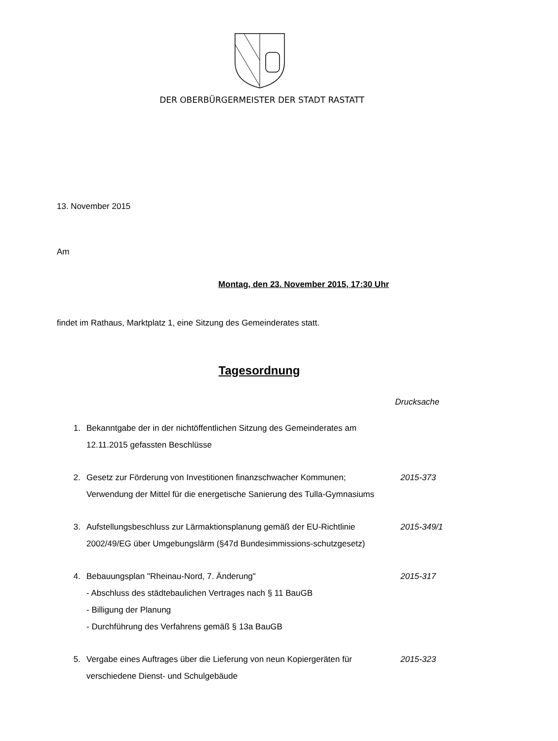DER OBERBÜRGERMEISTER DER STADT RASTATT
13. November 2015
Am
Montag, den 23. November 2015, 17:30 Uhr
findet im Rathaus, Marktplatz 1, eine Sitzung des Gemeinderates statt.
Tagesordnung
Drucksache
| 1. | Bekanntgabe der in der nichtöffentlichen Sitzung des Gemeinderates am 12.11.2015 gefassten Beschlüsse | |
| 2. | Gesetz zur Förderung von Investitionen finanzschwacher Kommunen; Verwendung der Mittel für die energetische Sanierung des Tulla-Gymnasiums | 2015-373 |
| 3. | Aufstellungsbeschluss zur Lärmaktionsplanung gemäß der EU-Richtlinie 2002/49/EG über Umgebungslärm (§47d Bundesimmissions-schutzgesetz) | 2015-349/1 |
| 4. | Bebauungsplan "Rheinau-Nord, 7. Änderung" - Abschluss des städtebaulichen Vertrages nach § 11 BauGB - Billigung der Planung - Durchführung des Verfahrens gemäß § 13a BauGB | 2015-317 |
| 5. | Vergabe eines Auftrages über die Lieferung von neun Kopiergeräten für verschiedene Dienst- und Schulgebäude | 2015-323 |